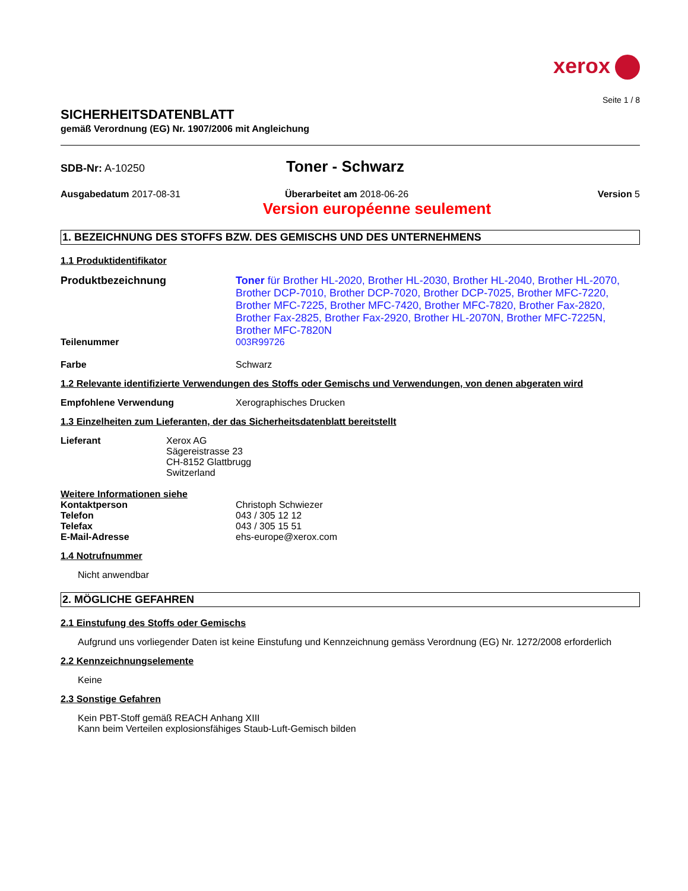xerox
Seite 1 / 8
SICHERHEITSDATENBLATT
gemäß Verordnung (EG) Nr. 1907/2006 mit Angleichung
SDB-Nr: A-10250
Toner - Schwarz
Ausgabedatum 2017-08-31 Überarbeitet am 2018-06-26 Version 5
Version européenne seulement
1. BEZEICHNUNG DES STOFFS BZW. DES GEMISCHS UND DES UNTERNEHMENS
1.1 Produktidentifikator
Produktbezeichnung Toner für Brother HL-2020, Brother HL-2030, Brother HL-2040, Brother HL-2070, Brother DCP-7010, Brother DCP-7020, Brother DCP-7025, Brother MFC-7220, Brother MFC-7225, Brother MFC-7420, Brother MFC-7820, Brother Fax-2820, Brother Fax-2825, Brother Fax-2920, Brother HL-2070N, Brother MFC-7225N, Brother MFC-7820N
Teilenummer 003R99726
Farbe Schwarz
1.2 Relevante identifizierte Verwendungen des Stoffs oder Gemischs und Verwendungen, von denen abgeraten wird
Empfohlene Verwendung Xerographisches Drucken
1.3 Einzelheiten zum Lieferanten, der das Sicherheitsdatenblatt bereitstellt
Lieferant Xerox AG
Sägereistrasse 23
CH-8152 Glattbrugg
Switzerland
Weitere Informationen siehe
Kontaktperson
Telefon
Telefax
E-Mail-Adresse
Christoph Schwiezer
043 / 305 12 12
043 / 305 15 51
ehs-europe@xerox.com
1.4 Notrufnummer
Nicht anwendbar
2. MÖGLICHE GEFAHREN
2.1 Einstufung des Stoffs oder Gemischs
Aufgrund uns vorliegender Daten ist keine Einstufung und Kennzeichnung gemäss Verordnung (EG) Nr. 1272/2008 erforderlich
2.2 Kennzeichnungselemente
Keine
2.3 Sonstige Gefahren
Kein PBT-Stoff gemäß REACH Anhang XIII
Kann beim Verteilen explosionsfähiges Staub-Luft-Gemisch bilden